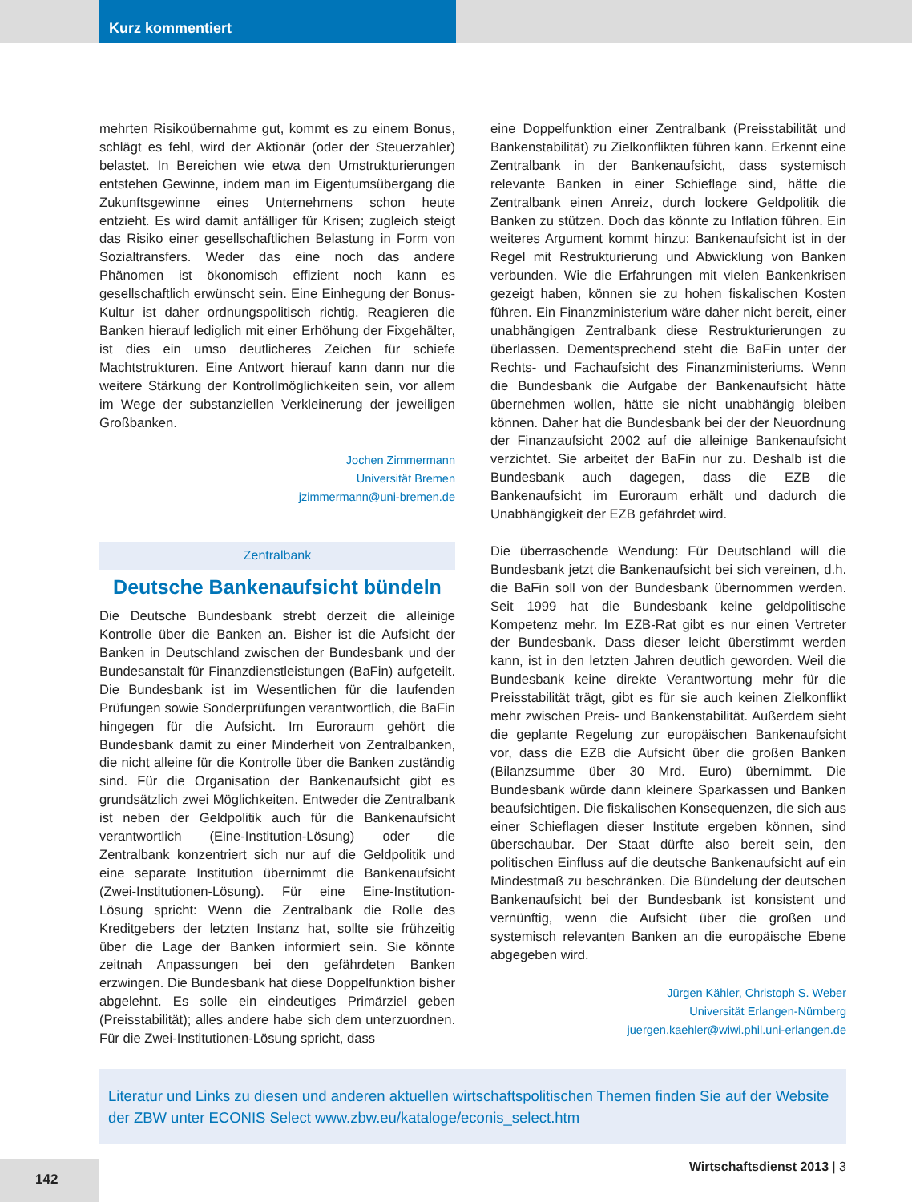Kurz kommentiert
mehrten Risikoübernahme gut, kommt es zu einem Bonus, schlägt es fehl, wird der Aktionär (oder der Steuerzahler) belastet. In Bereichen wie etwa den Umstrukturierungen entstehen Gewinne, indem man im Eigentumsübergang die Zukunftsgewinne eines Unternehmens schon heute entzieht. Es wird damit anfälliger für Krisen; zugleich steigt das Risiko einer gesellschaftlichen Belastung in Form von Sozialtransfers. Weder das eine noch das andere Phänomen ist ökonomisch effizient noch kann es gesellschaftlich erwünscht sein. Eine Einhegung der Bonus-Kultur ist daher ordnungspolitisch richtig. Reagieren die Banken hierauf lediglich mit einer Erhöhung der Fixgehälter, ist dies ein umso deutlicheres Zeichen für schiefe Machtstrukturen. Eine Antwort hierauf kann dann nur die weitere Stärkung der Kontrollmöglichkeiten sein, vor allem im Wege der substanziellen Verkleinerung der jeweiligen Großbanken.
Jochen Zimmermann
Universität Bremen
jzimmermann@uni-bremen.de
Zentralbank
Deutsche Bankenaufsicht bündeln
Die Deutsche Bundesbank strebt derzeit die alleinige Kontrolle über die Banken an. Bisher ist die Aufsicht der Banken in Deutschland zwischen der Bundesbank und der Bundesanstalt für Finanzdienstleistungen (BaFin) aufgeteilt. Die Bundesbank ist im Wesentlichen für die laufenden Prüfungen sowie Sonderprüfungen verantwortlich, die BaFin hingegen für die Aufsicht. Im Euroraum gehört die Bundesbank damit zu einer Minderheit von Zentralbanken, die nicht alleine für die Kontrolle über die Banken zuständig sind. Für die Organisation der Bankenaufsicht gibt es grundsätzlich zwei Möglichkeiten. Entweder die Zentralbank ist neben der Geldpolitik auch für die Bankenaufsicht verantwortlich (Eine-Institution-Lösung) oder die Zentralbank konzentriert sich nur auf die Geldpolitik und eine separate Institution übernimmt die Bankenaufsicht (Zwei-Institutionen-Lösung). Für eine Eine-Institution-Lösung spricht: Wenn die Zentralbank die Rolle des Kreditgebers der letzten Instanz hat, sollte sie frühzeitig über die Lage der Banken informiert sein. Sie könnte zeitnah Anpassungen bei den gefährdeten Banken erzwingen. Die Bundesbank hat diese Doppelfunktion bisher abgelehnt. Es solle ein eindeutiges Primärziel geben (Preisstabilität); alles andere habe sich dem unterzuordnen. Für die Zwei-Institutionen-Lösung spricht, dass
eine Doppelfunktion einer Zentralbank (Preisstabilität und Bankenstabilität) zu Zielkonflikten führen kann. Erkennt eine Zentralbank in der Bankenaufsicht, dass systemisch relevante Banken in einer Schieflage sind, hätte die Zentralbank einen Anreiz, durch lockere Geldpolitik die Banken zu stützen. Doch das könnte zu Inflation führen. Ein weiteres Argument kommt hinzu: Bankenaufsicht ist in der Regel mit Restrukturierung und Abwicklung von Banken verbunden. Wie die Erfahrungen mit vielen Bankenkrisen gezeigt haben, können sie zu hohen fiskalischen Kosten führen. Ein Finanzministerium wäre daher nicht bereit, einer unabhängigen Zentralbank diese Restrukturierungen zu überlassen. Dementsprechend steht die BaFin unter der Rechts- und Fachaufsicht des Finanzministeriums. Wenn die Bundesbank die Aufgabe der Bankenaufsicht hätte übernehmen wollen, hätte sie nicht unabhängig bleiben können. Daher hat die Bundesbank bei der der Neuordnung der Finanzaufsicht 2002 auf die alleinige Bankenaufsicht verzichtet. Sie arbeitet der BaFin nur zu. Deshalb ist die Bundesbank auch dagegen, dass die EZB die Bankenaufsicht im Euroraum erhält und dadurch die Unabhängigkeit der EZB gefährdet wird.
Die überraschende Wendung: Für Deutschland will die Bundesbank jetzt die Bankenaufsicht bei sich vereinen, d.h. die BaFin soll von der Bundesbank übernommen werden. Seit 1999 hat die Bundesbank keine geldpolitische Kompetenz mehr. Im EZB-Rat gibt es nur einen Vertreter der Bundesbank. Dass dieser leicht überstimmt werden kann, ist in den letzten Jahren deutlich geworden. Weil die Bundesbank keine direkte Verantwortung mehr für die Preisstabilität trägt, gibt es für sie auch keinen Zielkonflikt mehr zwischen Preis- und Bankenstabilität. Außerdem sieht die geplante Regelung zur europäischen Bankenaufsicht vor, dass die EZB die Aufsicht über die großen Banken (Bilanzsumme über 30 Mrd. Euro) übernimmt. Die Bundesbank würde dann kleinere Sparkassen und Banken beaufsichtigen. Die fiskalischen Konsequenzen, die sich aus einer Schieflagen dieser Institute ergeben können, sind überschaubar. Der Staat dürfte also bereit sein, den politischen Einfluss auf die deutsche Bankenaufsicht auf ein Mindestmaß zu beschränken. Die Bündelung der deutschen Bankenaufsicht bei der Bundesbank ist konsistent und vernünftig, wenn die Aufsicht über die großen und systemisch relevanten Banken an die europäische Ebene abgegeben wird.
Jürgen Kähler, Christoph S. Weber
Universität Erlangen-Nürnberg
juergen.kaehler@wiwi.phil.uni-erlangen.de
Literatur und Links zu diesen und anderen aktuellen wirtschaftspolitischen Themen finden Sie auf der Website der ZBW unter ECONIS Select www.zbw.eu/kataloge/econis_select.htm
Wirtschaftsdienst 2013 | 3 142